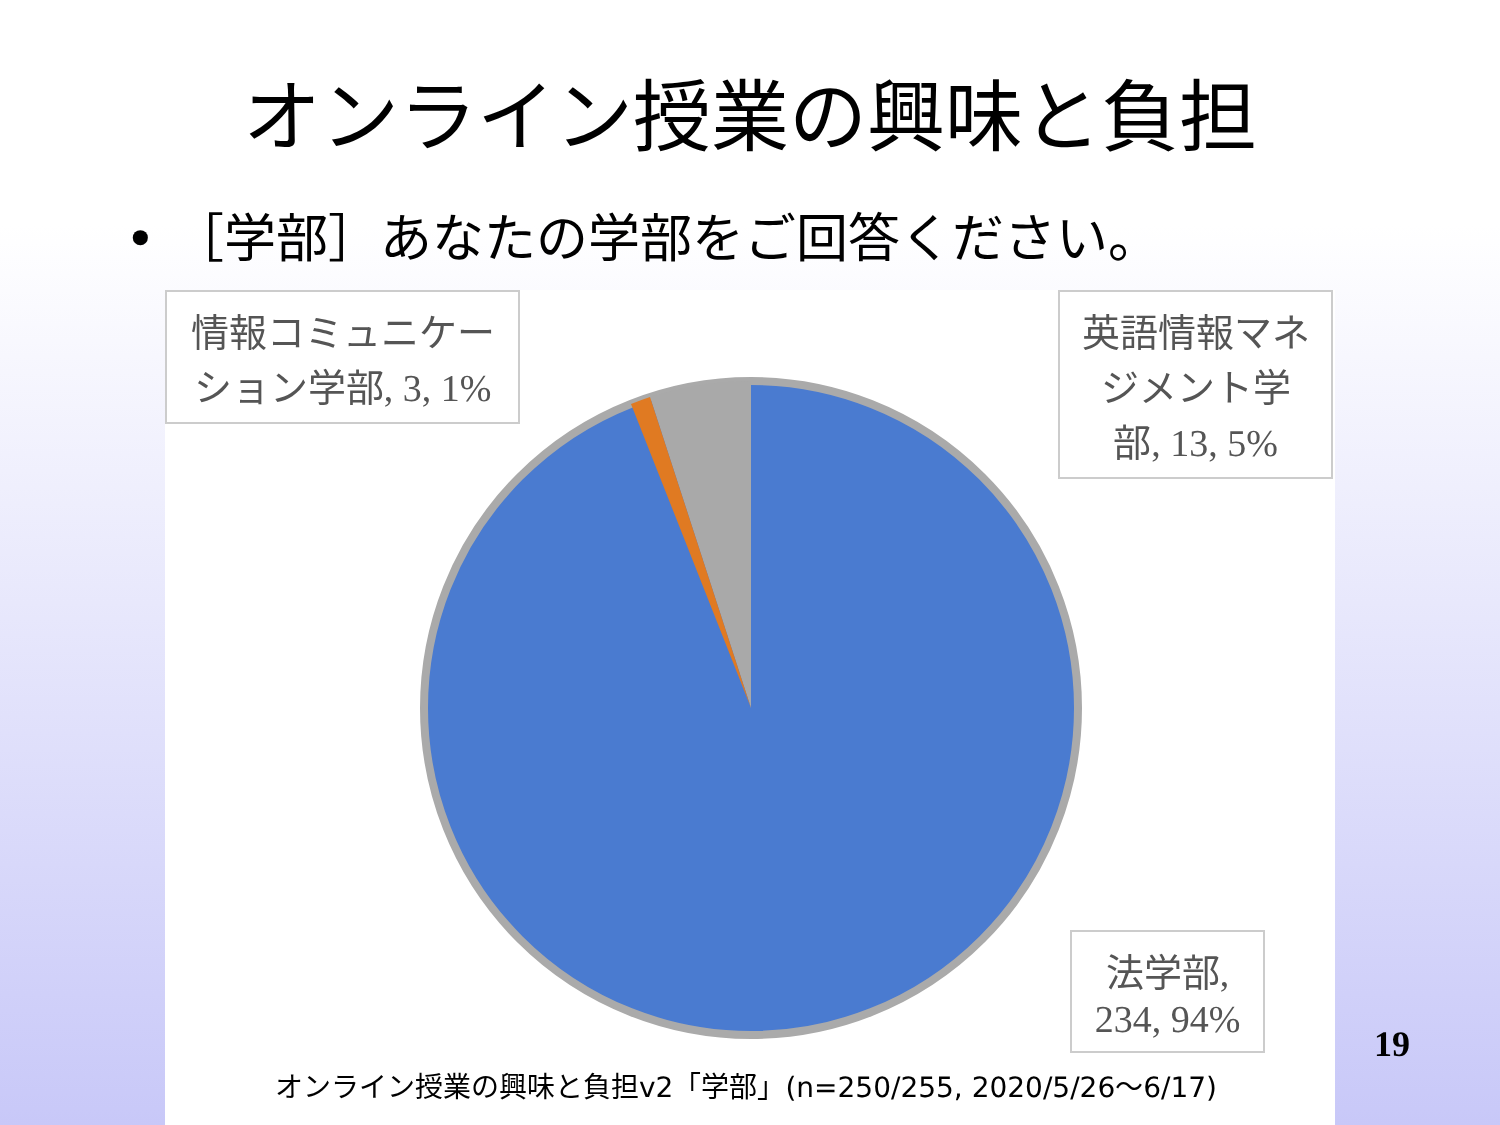オンライン授業の興味と負担
• ［学部］あなたの学部をご回答ください。
情報コミュニケーション学部, 3, 1%
英語情報マネジメント学部, 13, 5%
法学部, 234, 94%
オンライン授業の興味と負担v2「学部」(n=250/255, 2020/5/26〜6/17)
19